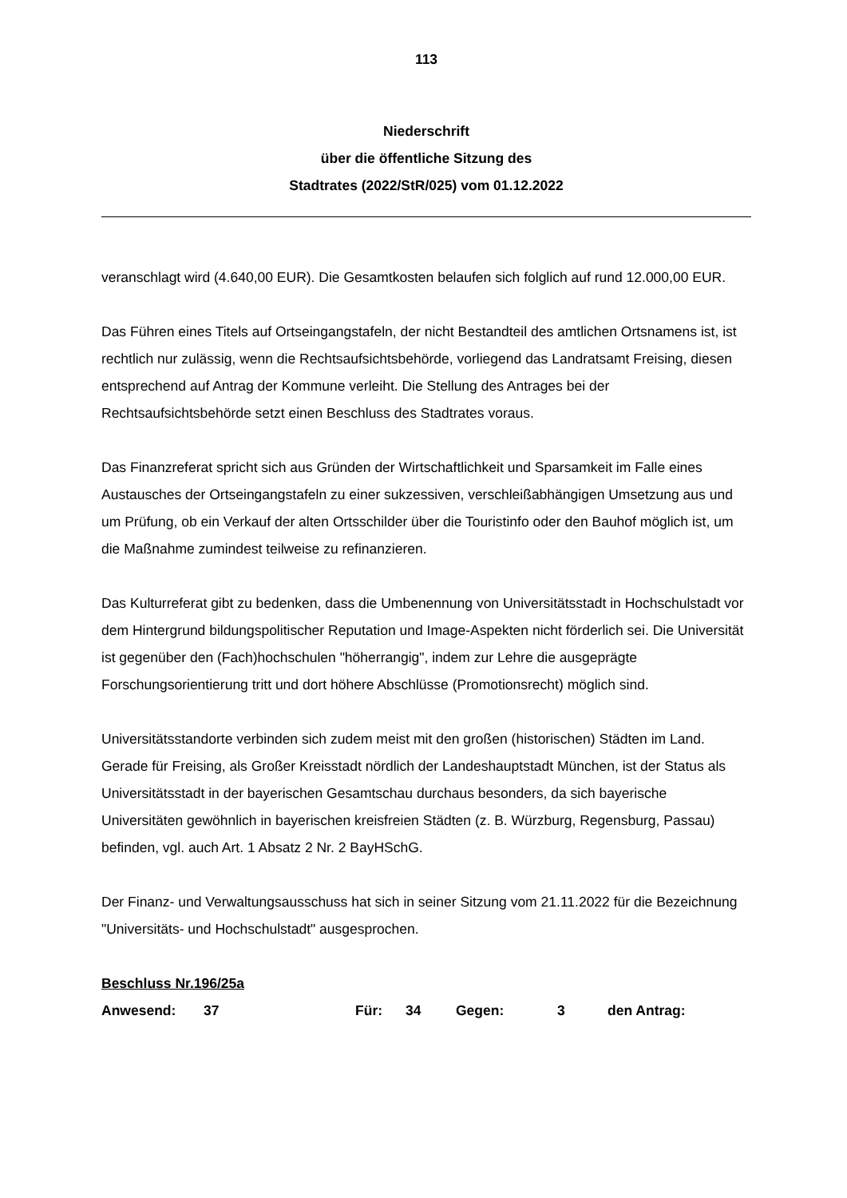113
Niederschrift
über die öffentliche Sitzung des
Stadtrates (2022/StR/025) vom 01.12.2022
veranschlagt wird (4.640,00 EUR). Die Gesamtkosten belaufen sich folglich auf rund 12.000,00 EUR.
Das Führen eines Titels auf Ortseingangstafeln, der nicht Bestandteil des amtlichen Ortsnamens ist, ist rechtlich nur zulässig, wenn die Rechtsaufsichtsbehörde, vorliegend das Landratsamt Freising, diesen entsprechend auf Antrag der Kommune verleiht. Die Stellung des Antrages bei der Rechtsaufsichtsbehörde setzt einen Beschluss des Stadtrates voraus.
Das Finanzreferat spricht sich aus Gründen der Wirtschaftlichkeit und Sparsamkeit im Falle eines Austausches der Ortseingangstafeln zu einer sukzessiven, verschleißabhängigen Umsetzung aus und um Prüfung, ob ein Verkauf der alten Ortsschilder über die Touristinfo oder den Bauhof möglich ist, um die Maßnahme zumindest teilweise zu refinanzieren.
Das Kulturreferat gibt zu bedenken, dass die Umbenennung von Universitätsstadt in Hochschulstadt vor dem Hintergrund bildungspolitischer Reputation und Image-Aspekten nicht förderlich sei. Die Universität ist gegenüber den (Fach)hochschulen "höherrangig", indem zur Lehre die ausgeprägte Forschungsorientierung tritt und dort höhere Abschlüsse (Promotionsrecht) möglich sind.
Universitätsstandorte verbinden sich zudem meist mit den großen (historischen) Städten im Land. Gerade für Freising, als Großer Kreisstadt nördlich der Landeshauptstadt München, ist der Status als Universitätsstadt in der bayerischen Gesamtschau durchaus besonders, da sich bayerische Universitäten gewöhnlich in bayerischen kreisfreien Städten (z. B. Würzburg, Regensburg, Passau) befinden, vgl. auch Art. 1 Absatz 2 Nr. 2 BayHSchG.
Der Finanz- und Verwaltungsausschuss hat sich in seiner Sitzung vom 21.11.2022 für die Bezeichnung "Universitäts- und Hochschulstadt" ausgesprochen.
Beschluss Nr.196/25a
| Anwesend: | 37 | Für: | 34 | Gegen: | 3 | den Antrag: |